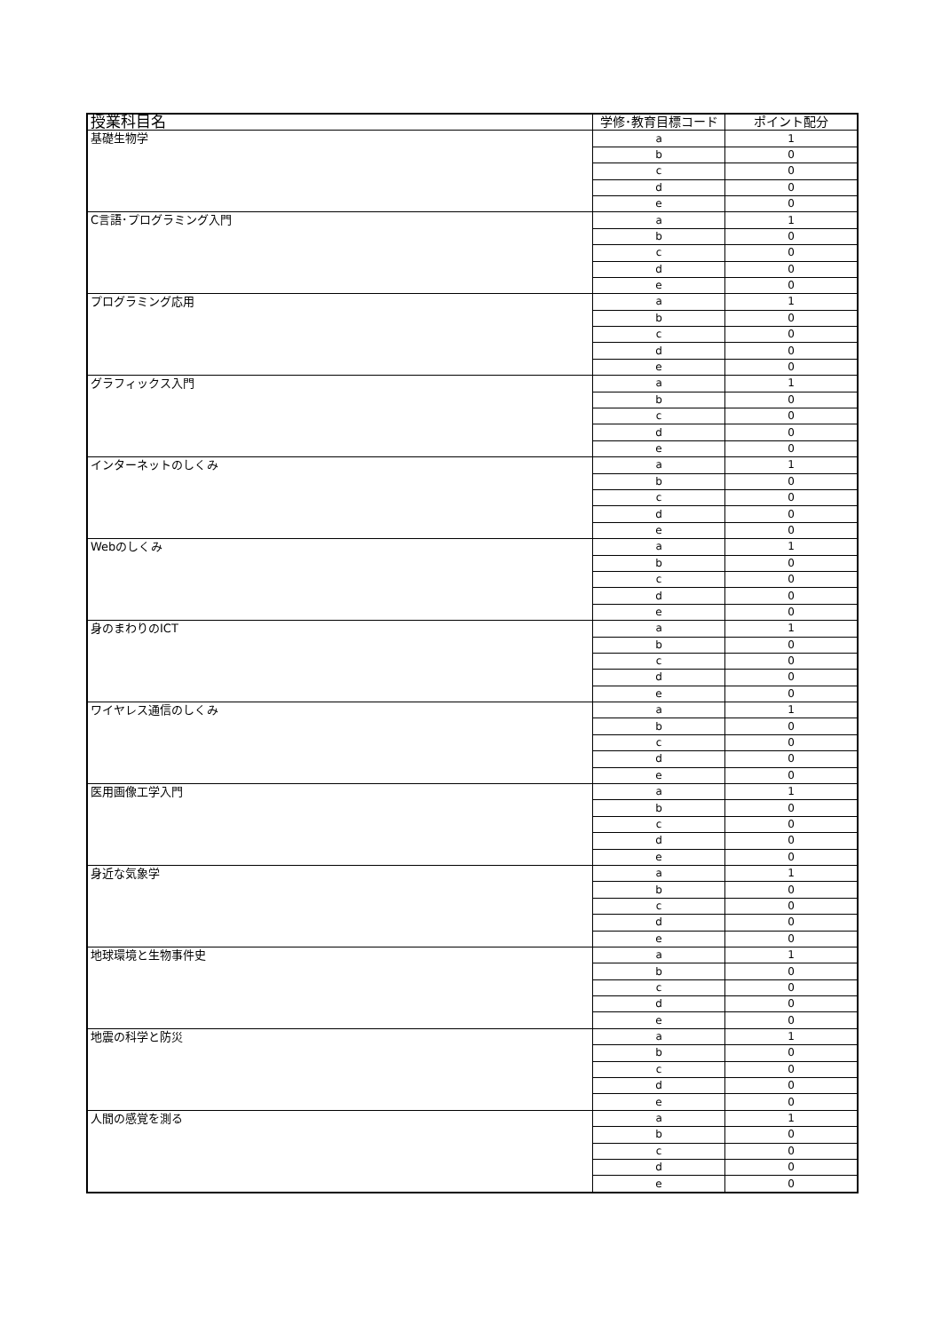| 授業科目名 | 学修･教育目標コード | ポイント配分 |
| --- | --- | --- |
| 基礎生物学 | a | 1 |
| | b | 0 |
| | c | 0 |
| | d | 0 |
| | e | 0 |
| C言語･プログラミング入門 | a | 1 |
| | b | 0 |
| | c | 0 |
| | d | 0 |
| | e | 0 |
| プログラミング応用 | a | 1 |
| | b | 0 |
| | c | 0 |
| | d | 0 |
| | e | 0 |
| グラフィックス入門 | a | 1 |
| | b | 0 |
| | c | 0 |
| | d | 0 |
| | e | 0 |
| インターネットのしくみ | a | 1 |
| | b | 0 |
| | c | 0 |
| | d | 0 |
| | e | 0 |
| Webのしくみ | a | 1 |
| | b | 0 |
| | c | 0 |
| | d | 0 |
| | e | 0 |
| 身のまわりのICT | a | 1 |
| | b | 0 |
| | c | 0 |
| | d | 0 |
| | e | 0 |
| ワイヤレス通信のしくみ | a | 1 |
| | b | 0 |
| | c | 0 |
| | d | 0 |
| | e | 0 |
| 医用画像工学入門 | a | 1 |
| | b | 0 |
| | c | 0 |
| | d | 0 |
| | e | 0 |
| 身近な気象学 | a | 1 |
| | b | 0 |
| | c | 0 |
| | d | 0 |
| | e | 0 |
| 地球環境と生物事件史 | a | 1 |
| | b | 0 |
| | c | 0 |
| | d | 0 |
| | e | 0 |
| 地震の科学と防災 | a | 1 |
| | b | 0 |
| | c | 0 |
| | d | 0 |
| | e | 0 |
| 人間の感覚を測る | a | 1 |
| | b | 0 |
| | c | 0 |
| | d | 0 |
| | e | 0 |